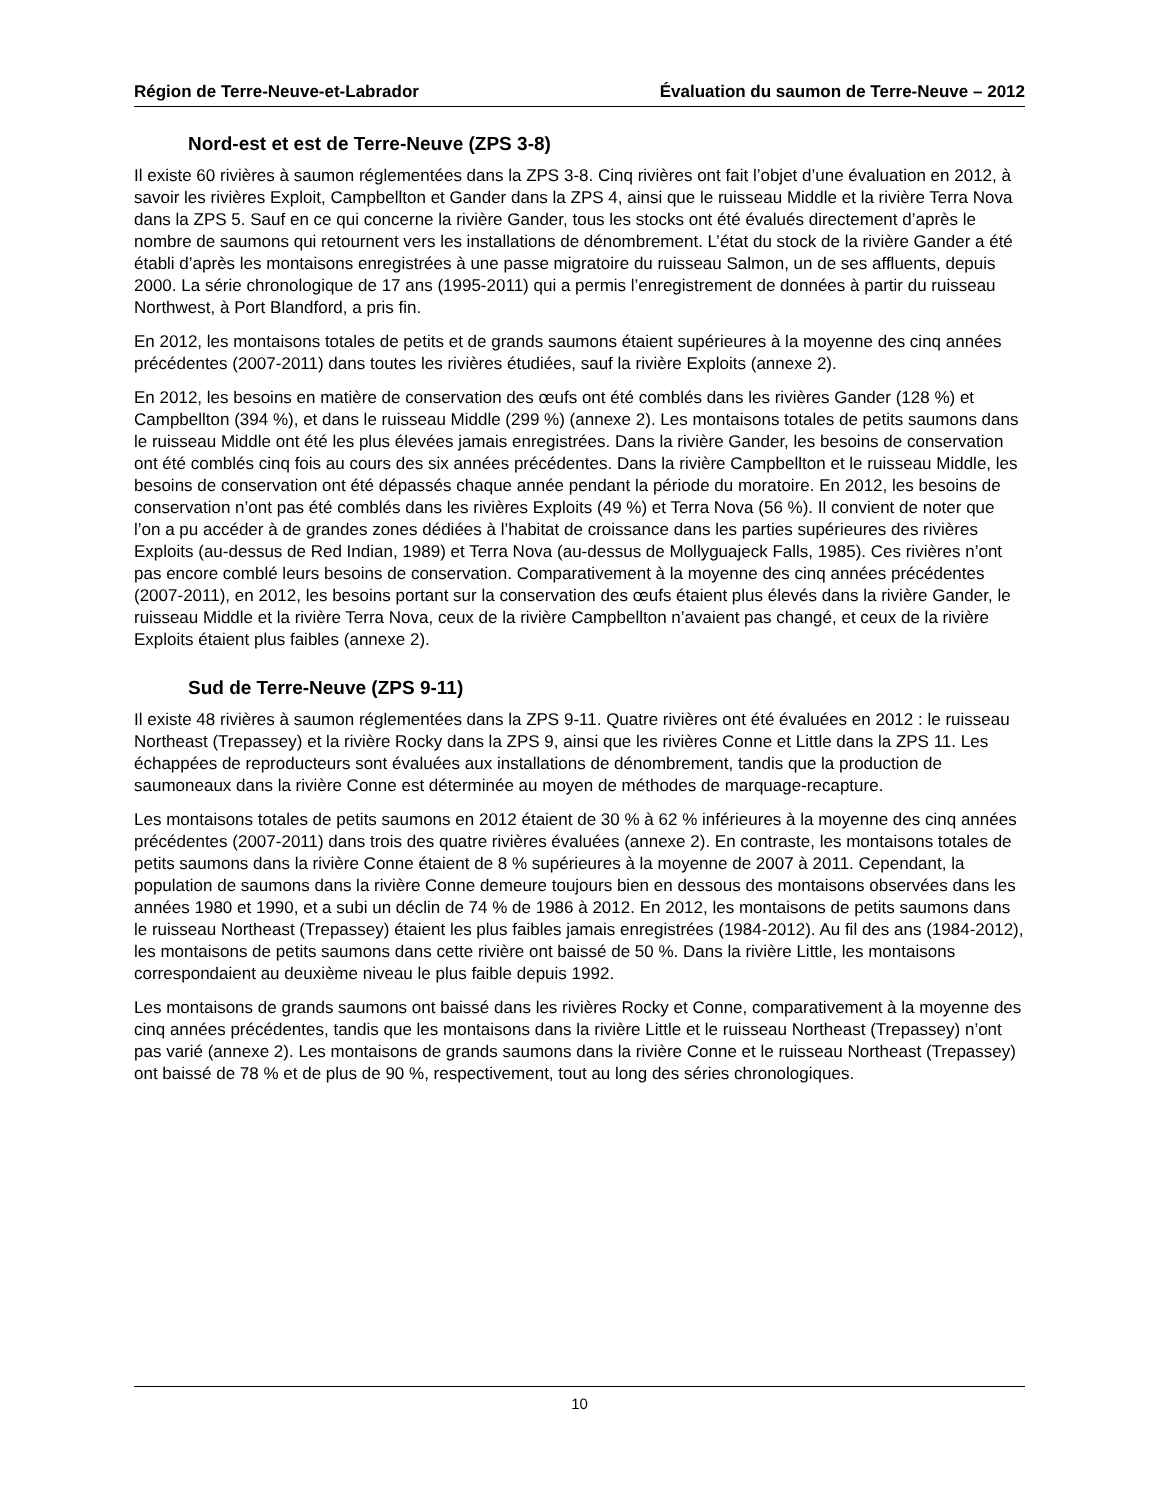Région de Terre-Neuve-et-Labrador Évaluation du saumon de Terre-Neuve – 2012
Nord-est et est de Terre-Neuve (ZPS 3-8)
Il existe 60 rivières à saumon réglementées dans la ZPS 3-8. Cinq rivières ont fait l’objet d’une évaluation en 2012, à savoir les rivières Exploit, Campbellton et Gander dans la ZPS 4, ainsi que le ruisseau Middle et la rivière Terra Nova dans la ZPS 5. Sauf en ce qui concerne la rivière Gander, tous les stocks ont été évalués directement d’après le nombre de saumons qui retournent vers les installations de dénombrement. L’état du stock de la rivière Gander a été établi d’après les montaisons enregistrées à une passe migratoire du ruisseau Salmon, un de ses affluents, depuis 2000. La série chronologique de 17 ans (1995-2011) qui a permis l’enregistrement de données à partir du ruisseau Northwest, à Port Blandford, a pris fin.
En 2012, les montaisons totales de petits et de grands saumons étaient supérieures à la moyenne des cinq années précédentes (2007-2011) dans toutes les rivières étudiées, sauf la rivière Exploits (annexe 2).
En 2012, les besoins en matière de conservation des œufs ont été comblés dans les rivières Gander (128 %) et Campbellton (394 %), et dans le ruisseau Middle (299 %) (annexe 2). Les montaisons totales de petits saumons dans le ruisseau Middle ont été les plus élevées jamais enregistrées. Dans la rivière Gander, les besoins de conservation ont été comblés cinq fois au cours des six années précédentes. Dans la rivière Campbellton et le ruisseau Middle, les besoins de conservation ont été dépassés chaque année pendant la période du moratoire. En 2012, les besoins de conservation n’ont pas été comblés dans les rivières Exploits (49 %) et Terra Nova (56 %). Il convient de noter que l’on a pu accéder à de grandes zones dédiées à l’habitat de croissance dans les parties supérieures des rivières Exploits (au-dessus de Red Indian, 1989) et Terra Nova (au-dessus de Mollyguajeck Falls, 1985). Ces rivières n’ont pas encore comblé leurs besoins de conservation. Comparativement à la moyenne des cinq années précédentes (2007-2011), en 2012, les besoins portant sur la conservation des œufs étaient plus élevés dans la rivière Gander, le ruisseau Middle et la rivière Terra Nova, ceux de la rivière Campbellton n’avaient pas changé, et ceux de la rivière Exploits étaient plus faibles (annexe 2).
Sud de Terre-Neuve (ZPS 9-11)
Il existe 48 rivières à saumon réglementées dans la ZPS 9-11. Quatre rivières ont été évaluées en 2012 : le ruisseau Northeast (Trepassey) et la rivière Rocky dans la ZPS 9, ainsi que les rivières Conne et Little dans la ZPS 11. Les échappées de reproducteurs sont évaluées aux installations de dénombrement, tandis que la production de saumoneaux dans la rivière Conne est déterminée au moyen de méthodes de marquage-recapture.
Les montaisons totales de petits saumons en 2012 étaient de 30 % à 62 % inférieures à la moyenne des cinq années précédentes (2007-2011) dans trois des quatre rivières évaluées (annexe 2). En contraste, les montaisons totales de petits saumons dans la rivière Conne étaient de 8 % supérieures à la moyenne de 2007 à 2011. Cependant, la population de saumons dans la rivière Conne demeure toujours bien en dessous des montaisons observées dans les années 1980 et 1990, et a subi un déclin de 74 % de 1986 à 2012. En 2012, les montaisons de petits saumons dans le ruisseau Northeast (Trepassey) étaient les plus faibles jamais enregistrées (1984-2012). Au fil des ans (1984-2012), les montaisons de petits saumons dans cette rivière ont baissé de 50 %. Dans la rivière Little, les montaisons correspondaient au deuxième niveau le plus faible depuis 1992.
Les montaisons de grands saumons ont baissé dans les rivières Rocky et Conne, comparativement à la moyenne des cinq années précédentes, tandis que les montaisons dans la rivière Little et le ruisseau Northeast (Trepassey) n’ont pas varié (annexe 2). Les montaisons de grands saumons dans la rivière Conne et le ruisseau Northeast (Trepassey) ont baissé de 78 % et de plus de 90 %, respectivement, tout au long des séries chronologiques.
10